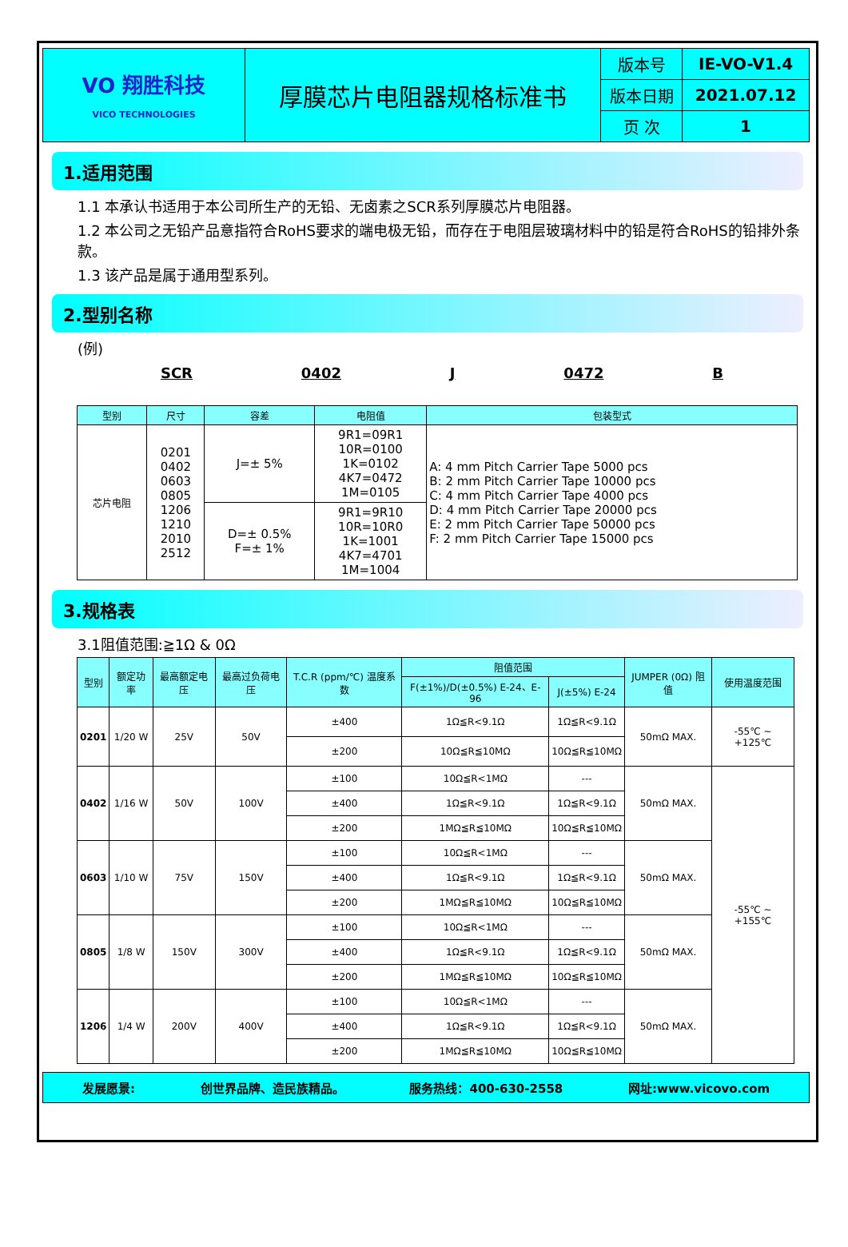| VO 翔胜科技 VICO TECHNOLOGIES | 厚膜芯片电阻器规格标准书 | 版本号 | IE-VO-V1.4 |
| | | 版本日期 | 2021.07.12 |
| | | 页 次 | 1 |
1.适用范围
1.1 本承认书适用于本公司所生产的无铅、无卤素之SCR系列厚膜芯片电阻器。
1.2 本公司之无铅产品意指符合RoHS要求的端电极无铅，而存在于电阻层玻璃材料中的铅是符合RoHS的铅排外条款。
1.3 该产品是属于通用型系列。
2.型别名称
(例)
SCR 0402 J 0472 B
| 型别 | 尺寸 | 容差 | 电阻值 | 包装型式 |
| --- | --- | --- | --- | --- |
| 芯片电阻 | 0201 0402 0603 0805 1206 1210 2010 2512 | J=± 5% | 9R1=09R1 10R=0100 1K=0102 4K7=0472 1M=0105 | A: 4 mm Pitch Carrier Tape 5000 pcs B: 2 mm Pitch Carrier Tape 10000 pcs C: 4 mm Pitch Carrier Tape 4000 pcs D: 4 mm Pitch Carrier Tape 20000 pcs E: 2 mm Pitch Carrier Tape 50000 pcs F: 2 mm Pitch Carrier Tape 15000 pcs |
| | | D=± 0.5% F=± 1% | 9R1=9R10 10R=10R0 1K=1001 4K7=4701 1M=1004 | |
3.规格表
3.1阻值范围:≧1Ω & 0Ω
| 型别 | 额定功率 | 最高额定电压 | 最高过负荷电压 | T.C.R (ppm/℃) 温度系数 | 阻值范围 | | JUMPER (0Ω) 阻值 | 使用温度范围 |
| --- | --- | --- | --- | --- | --- | --- | --- | --- |
| | | | | | F(±1%)/D(±0.5%) E-24、E-96 | J(±5%) E-24 | | |
| 0201 | 1/20 W | 25V | 50V | ±400 | 1Ω≦R<9.1Ω | 1Ω≦R<9.1Ω | 50mΩ MAX. | -55℃ ~ +125℃ |
| | | | | ±200 | 10Ω≦R≦10MΩ | 10Ω≦R≦10MΩ | | |
| 0402 | 1/16 W | 50V | 100V | ±100 | 10Ω≦R<1MΩ | --- | 50mΩ MAX. | -55℃ ~ +155℃ |
| | | | | ±400 | 1Ω≦R<9.1Ω | 1Ω≦R<9.1Ω | | |
| | | | | ±200 | 1MΩ≦R≦10MΩ | 10Ω≦R≦10MΩ | | |
| 0603 | 1/10 W | 75V | 150V | ±100 | 10Ω≦R<1MΩ | --- | 50mΩ MAX. | |
| | | | | ±400 | 1Ω≦R<9.1Ω | 1Ω≦R<9.1Ω | | |
| | | | | ±200 | 1MΩ≦R≦10MΩ | 10Ω≦R≦10MΩ | | |
| 0805 | 1/8 W | 150V | 300V | ±100 | 10Ω≦R<1MΩ | --- | 50mΩ MAX. | |
| | | | | ±400 | 1Ω≦R<9.1Ω | 1Ω≦R<9.1Ω | | |
| | | | | ±200 | 1MΩ≦R≦10MΩ | 10Ω≦R≦10MΩ | | |
| 1206 | 1/4 W | 200V | 400V | ±100 | 10Ω≦R<1MΩ | --- | 50mΩ MAX. | |
| | | | | ±400 | 1Ω≦R<9.1Ω | 1Ω≦R<9.1Ω | | |
| | | | | ±200 | 1MΩ≦R≦10MΩ | 10Ω≦R≦10MΩ | | |
发展愿景: 创世界品牌、造民族精品。 服务热线：400-630-2558 网址:www.vicovo.com